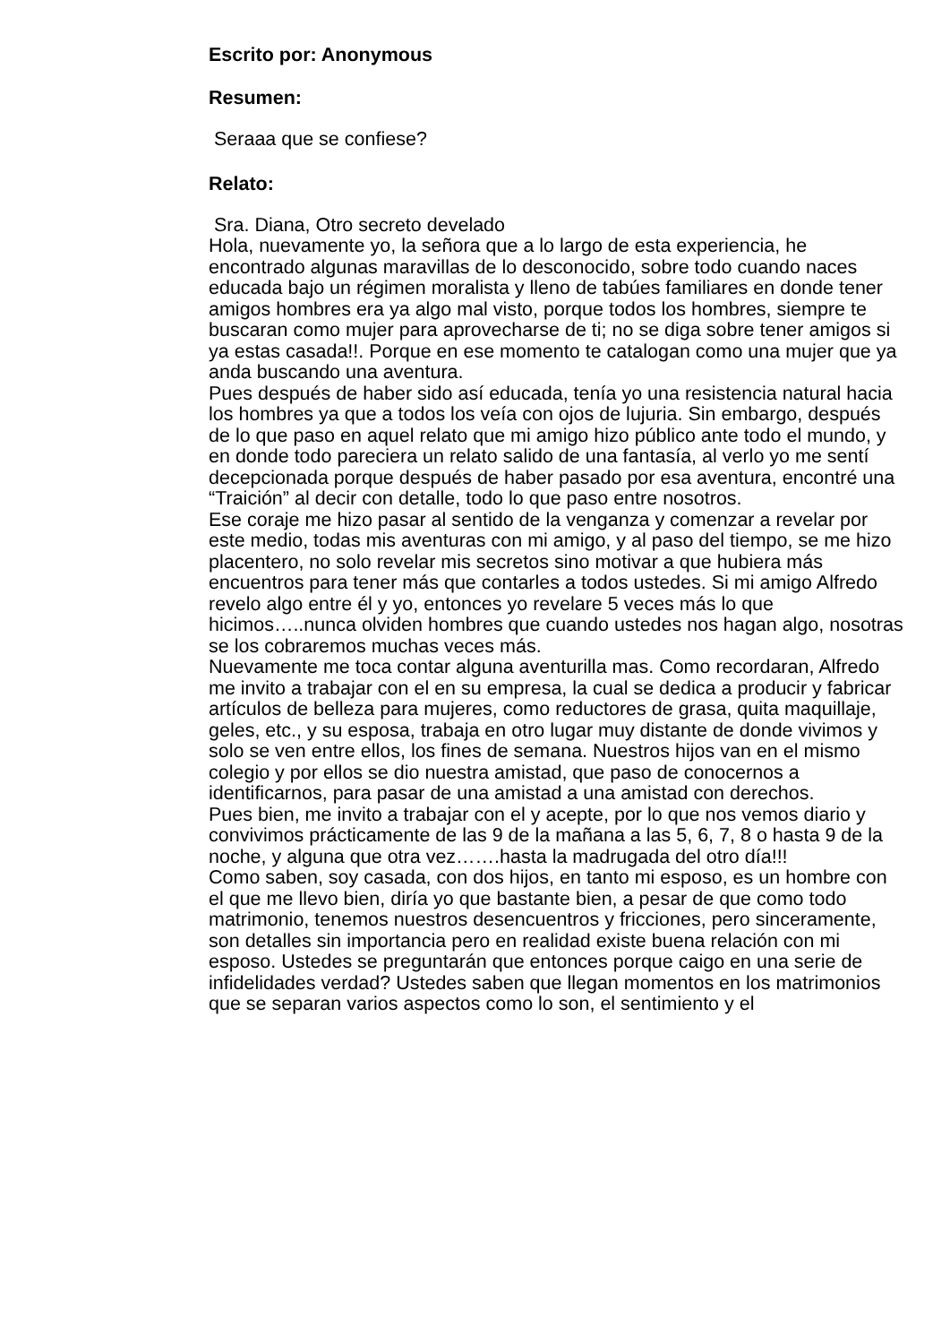Escrito por: Anonymous
Resumen:
Seraaa que se confiese?
Relato:
Sra. Diana, Otro secreto develado
Hola, nuevamente yo, la señora que a lo largo de esta experiencia, he encontrado algunas maravillas de lo desconocido, sobre todo cuando naces educada bajo un régimen moralista y lleno de tabúes familiares en donde tener amigos hombres era ya algo mal visto, porque todos los hombres, siempre te buscaran como mujer para aprovecharse de ti; no se diga sobre tener amigos si ya estas casada!!. Porque en ese momento te catalogan como una mujer que ya anda buscando una aventura.
Pues después de haber sido así educada, tenía yo una resistencia natural hacia los hombres ya que a todos los veía con ojos de lujuria. Sin embargo, después de lo que paso en aquel relato que mi amigo hizo público ante todo el mundo, y en donde todo pareciera un relato salido de una fantasía, al verlo yo me sentí decepcionada porque después de haber pasado por esa aventura, encontré una “Traición” al decir con detalle, todo lo que paso entre nosotros.
Ese coraje me hizo pasar al sentido de la venganza y comenzar a revelar por este medio, todas mis aventuras con mi amigo, y al paso del tiempo, se me hizo placentero, no solo revelar mis secretos sino motivar a que hubiera más encuentros para tener más que contarles a todos ustedes. Si mi amigo Alfredo revelo algo entre él y yo, entonces yo revelare 5 veces más lo que hicimos…..nunca olviden hombres que cuando ustedes nos hagan algo, nosotras se los cobraremos muchas veces más.
Nuevamente me toca contar alguna aventurilla mas. Como recordaran, Alfredo me invito a trabajar con el en su empresa, la cual se dedica a producir y fabricar artículos de belleza para mujeres, como reductores de grasa, quita maquillaje, geles, etc., y su esposa, trabaja en otro lugar muy distante de donde vivimos y solo se ven entre ellos, los fines de semana. Nuestros hijos van en el mismo colegio y por ellos se dio nuestra amistad, que paso de conocernos a identificarnos, para pasar de una amistad a una amistad con derechos.
Pues bien, me invito a trabajar con el y acepte, por lo que nos vemos diario y convivimos prácticamente de las 9 de la mañana a las 5, 6, 7, 8 o hasta 9 de la noche, y alguna que otra vez…….hasta la madrugada del otro día!!!
Como saben, soy casada, con dos hijos, en tanto mi esposo, es un hombre con el que me llevo bien, diría yo que bastante bien, a pesar de que como todo matrimonio, tenemos nuestros desencuentros y fricciones, pero sinceramente, son detalles sin importancia pero en realidad existe buena relación con mi esposo. Ustedes se preguntarán que entonces porque caigo en una serie de infidelidades verdad? Ustedes saben que llegan momentos en los matrimonios que se separan varios aspectos como lo son, el sentimiento y el